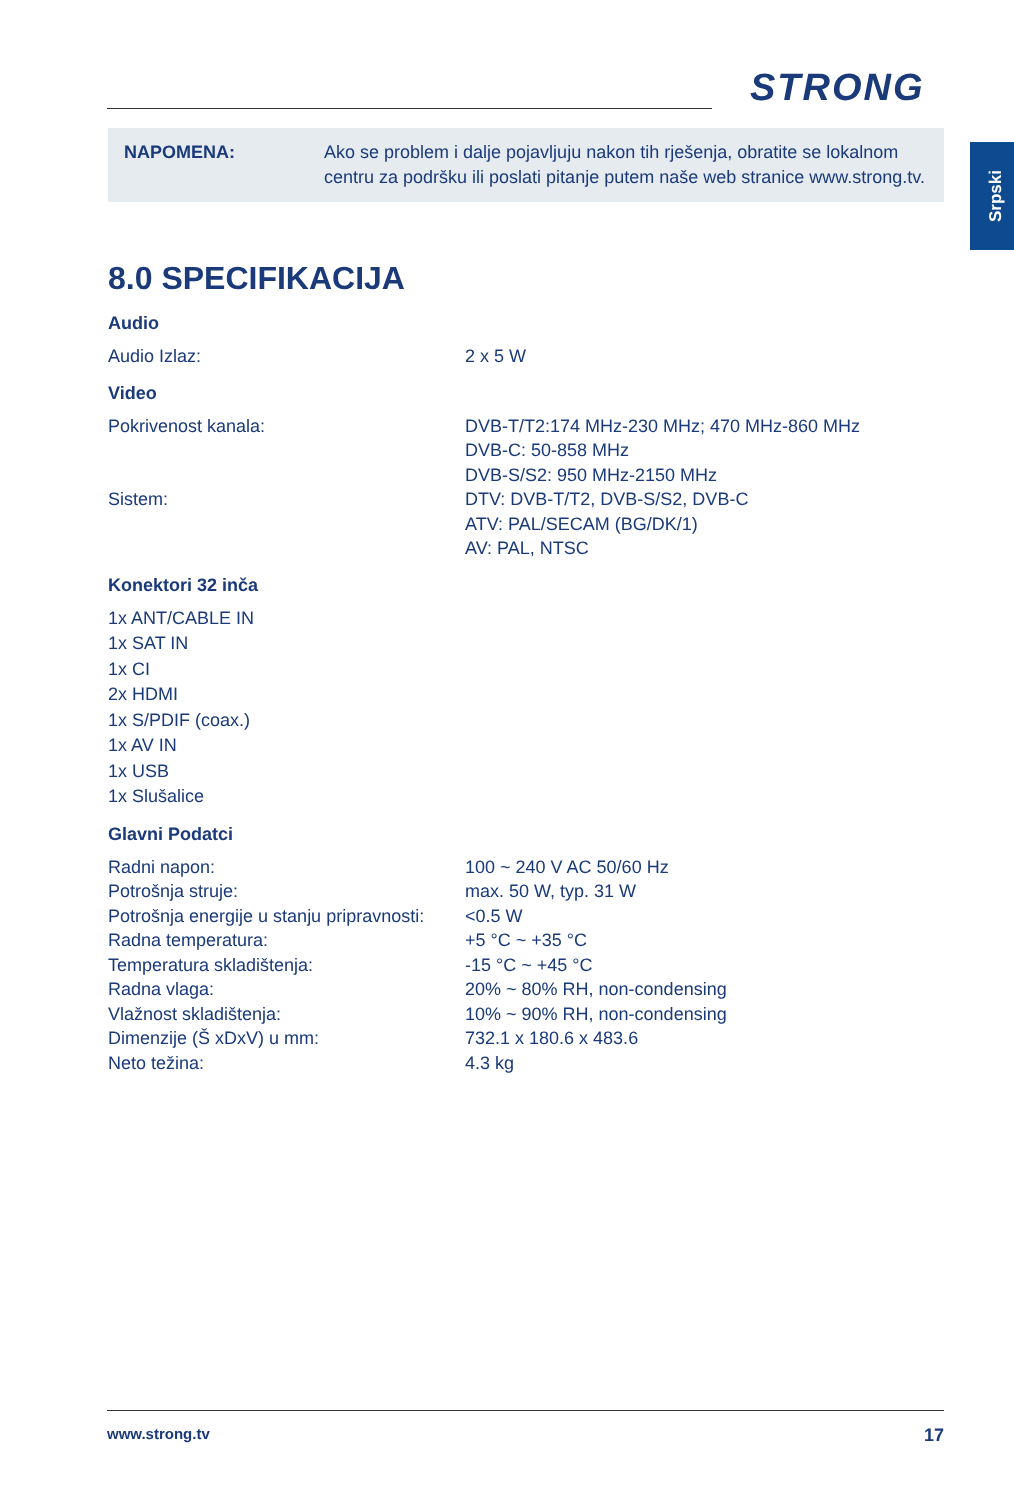STRONG
Srpski
NAPOMENA: Ako se problem i dalje pojavljuju nakon tih rješenja, obratite se lokalnom centru za podršku ili poslati pitanje putem naše web stranice www.strong.tv.
8.0 SPECIFIKACIJA
Audio
| Audio Izlaz: | 2 x 5 W |
Video
| Pokrivenost kanala: | DVB-T/T2:174 MHz-230 MHz; 470 MHz-860 MHz DVB-C: 50-858 MHz DVB-S/S2: 950 MHz-2150 MHz |
| Sistem: | DTV: DVB-T/T2, DVB-S/S2, DVB-C ATV: PAL/SECAM (BG/DK/1) AV: PAL, NTSC |
Konektori 32 inča
1x ANT/CABLE IN
1x SAT IN
1x CI
2x HDMI
1x S/PDIF (coax.)
1x AV IN
1x USB
1x Slušalice
Glavni Podatci
| Radni napon: | 100 ~ 240 V AC 50/60 Hz |
| Potrošnja struje: | max. 50 W, typ. 31 W |
| Potrošnja energije u stanju pripravnosti: | <0.5 W |
| Radna temperatura: | +5 °C ~ +35 °C |
| Temperatura skladištenja: | -15 °C ~ +45 °C |
| Radna vlaga: | 20% ~ 80% RH, non-condensing |
| Vlažnost skladištenja: | 10% ~ 90% RH, non-condensing |
| Dimenzije (Š xDxV) u mm: | 732.1 x 180.6 x 483.6 |
| Neto težina: | 4.3 kg |
www.strong.tv 17